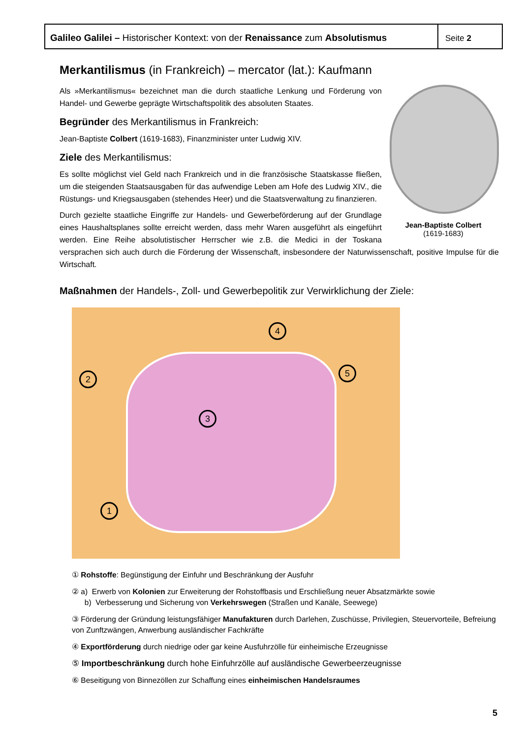Galileo Galilei – Historischer Kontext: von der Renaissance zum Absolutismus
Seite 2
Merkantilismus (in Frankreich) – mercator (lat.): Kaufmann
Jean-Baptiste Colbert
(1619-1683)
Als »Merkantilismus« bezeichnet man die durch staatliche Lenkung und Förderung von Handel- und Gewerbe geprägte Wirtschaftspolitik des absoluten Staates.
Begründer des Merkantilismus in Frankreich:
Jean-Baptiste Colbert (1619-1683), Finanzminister unter Ludwig XIV.
Ziele des Merkantilismus:
Es sollte möglichst viel Geld nach Frankreich und in die französische Staatskasse fließen, um die steigenden Staatsausgaben für das aufwendige Leben am Hofe des Ludwig XIV., die Rüstungs- und Kriegsausgaben (stehendes Heer) und die Staatsverwaltung zu finanzieren.
Durch gezielte staatliche Eingriffe zur Handels- und Gewerbeförderung auf der Grundlage eines Haushaltsplanes sollte erreicht werden, dass mehr Waren ausgeführt als eingeführt werden. Eine Reihe absolutistischer Herrscher wie z.B. die Medici in der Toskana versprachen sich auch durch die Förderung der Wissenschaft, insbesondere der Naturwissenschaft, positive Impulse für die Wirtschaft.
Maßnahmen der Handels-, Zoll- und Gewerbepolitik zur Verwirklichung der Ziele:
1
2
3
4
5
① Rohstoffe: Begünstigung der Einfuhr und Beschränkung der Ausfuhr
② a) Erwerb von Kolonien zur Erweiterung der Rohstoffbasis und Erschließung neuer Absatzmärkte sowie
b) Verbesserung und Sicherung von Verkehrswegen (Straßen und Kanäle, Seewege)
③ Förderung der Gründung leistungsfähiger Manufakturen durch Darlehen, Zuschüsse, Privilegien, Steuervorteile, Befreiung von Zunftzwängen, Anwerbung ausländischer Fachkräfte
④ Exportförderung durch niedrige oder gar keine Ausfuhrzölle für einheimische Erzeugnisse
⑤ Importbeschränkung durch hohe Einfuhrzölle auf ausländische Gewerbeerzeugnisse
⑥ Beseitigung von Binnezöllen zur Schaffung eines einheimischen Handelsraumes
5